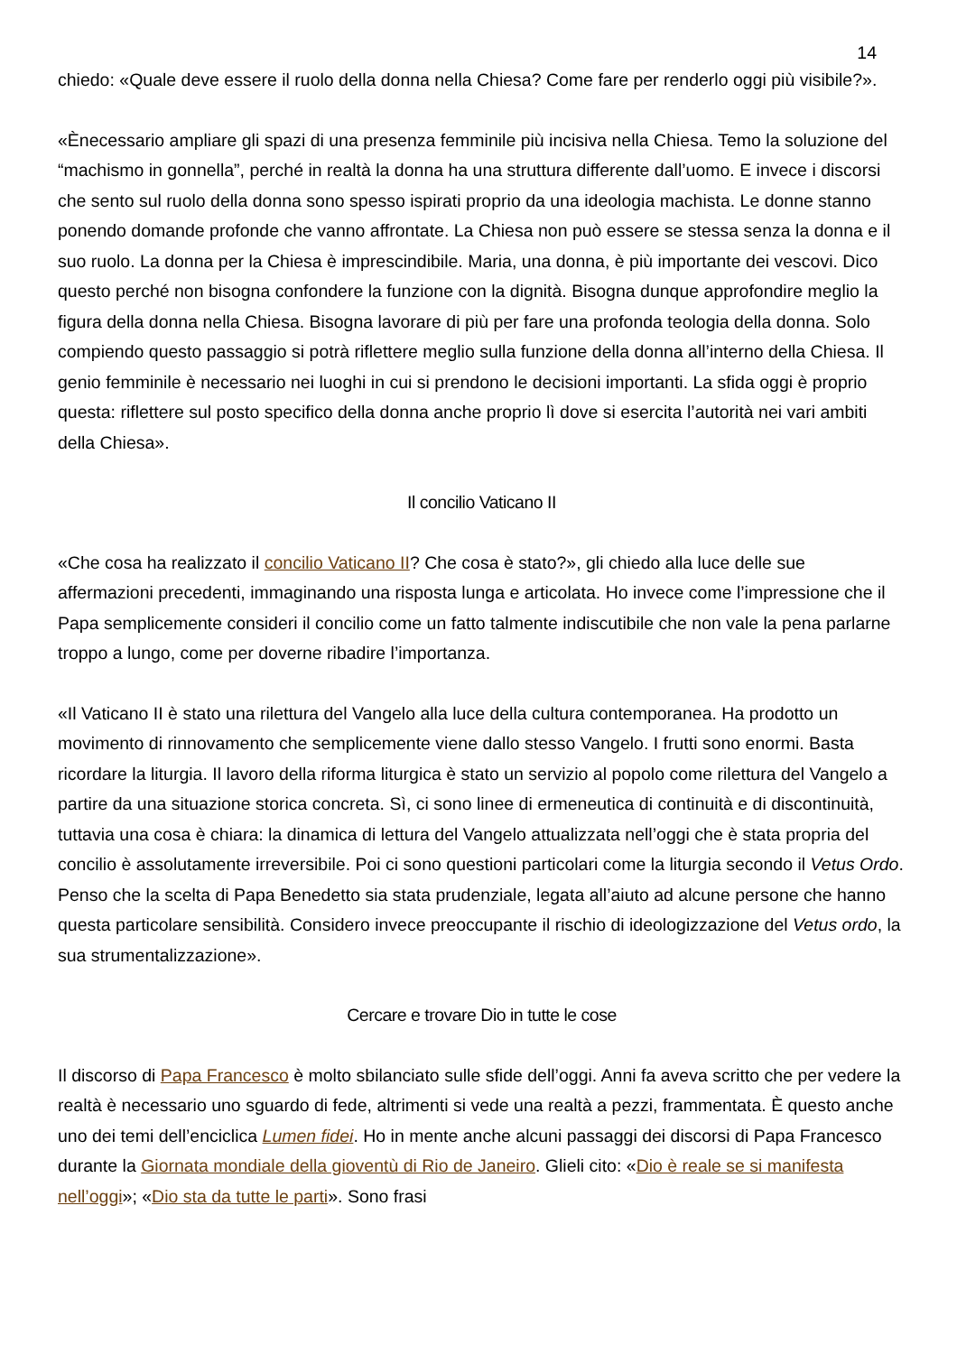14
chiedo: «Quale deve essere il ruolo della donna nella Chiesa? Come fare per renderlo oggi più visibile?».
«Ènecessario ampliare gli spazi di una presenza femminile più incisiva nella Chiesa. Temo la soluzione del “machismo in gonnella”, perché in realtà la donna ha una struttura differente dall’uomo. E invece i discorsi che sento sul ruolo della donna sono spesso ispirati proprio da una ideologia machista. Le donne stanno ponendo domande profonde che vanno affrontate. La Chiesa non può essere se stessa senza la donna e il suo ruolo. La donna per la Chiesa è imprescindibile. Maria, una donna, è più importante dei vescovi. Dico questo perché non bisogna confondere la funzione con la dignità. Bisogna dunque approfondire meglio la figura della donna nella Chiesa. Bisogna lavorare di più per fare una profonda teologia della donna. Solo compiendo questo passaggio si potrà riflettere meglio sulla funzione della donna all’interno della Chiesa. Il genio femminile è necessario nei luoghi in cui si prendono le decisioni importanti. La sfida oggi è proprio questa: riflettere sul posto specifico della donna anche proprio lì dove si esercita l’autorità nei vari ambiti della Chiesa».
Il concilio Vaticano II
«Che cosa ha realizzato il concilio Vaticano II? Che cosa è stato?», gli chiedo alla luce delle sue affermazioni precedenti, immaginando una risposta lunga e articolata. Ho invece come l’impressione che il Papa semplicemente consideri il concilio come un fatto talmente indiscutibile che non vale la pena parlarne troppo a lungo, come per doverne ribadire l’importanza.
«Il Vaticano II è stato una rilettura del Vangelo alla luce della cultura contemporanea. Ha prodotto un movimento di rinnovamento che semplicemente viene dallo stesso Vangelo. I frutti sono enormi. Basta ricordare la liturgia. Il lavoro della riforma liturgica è stato un servizio al popolo come rilettura del Vangelo a partire da una situazione storica concreta. Sì, ci sono linee di ermeneutica di continuità e di discontinuità, tuttavia una cosa è chiara: la dinamica di lettura del Vangelo attualizzata nell’oggi che è stata propria del concilio è assolutamente irreversibile. Poi ci sono questioni particolari come la liturgia secondo il Vetus Ordo. Penso che la scelta di Papa Benedetto sia stata prudenziale, legata all’aiuto ad alcune persone che hanno questa particolare sensibilità. Considero invece preoccupante il rischio di ideologizzazione del Vetus ordo, la sua strumentalizzazione».
Cercare e trovare Dio in tutte le cose
Il discorso di Papa Francesco è molto sbilanciato sulle sfide dell’oggi. Anni fa aveva scritto che per vedere la realtà è necessario uno sguardo di fede, altrimenti si vede una realtà a pezzi, frammentata. È questo anche uno dei temi dell’enciclica Lumen fidei. Ho in mente anche alcuni passaggi dei discorsi di Papa Francesco durante la Giornata mondiale della gioventù di Rio de Janeiro. Glieli cito: «Dio è reale se si manifesta nell’oggi»; «Dio sta da tutte le parti». Sono frasi